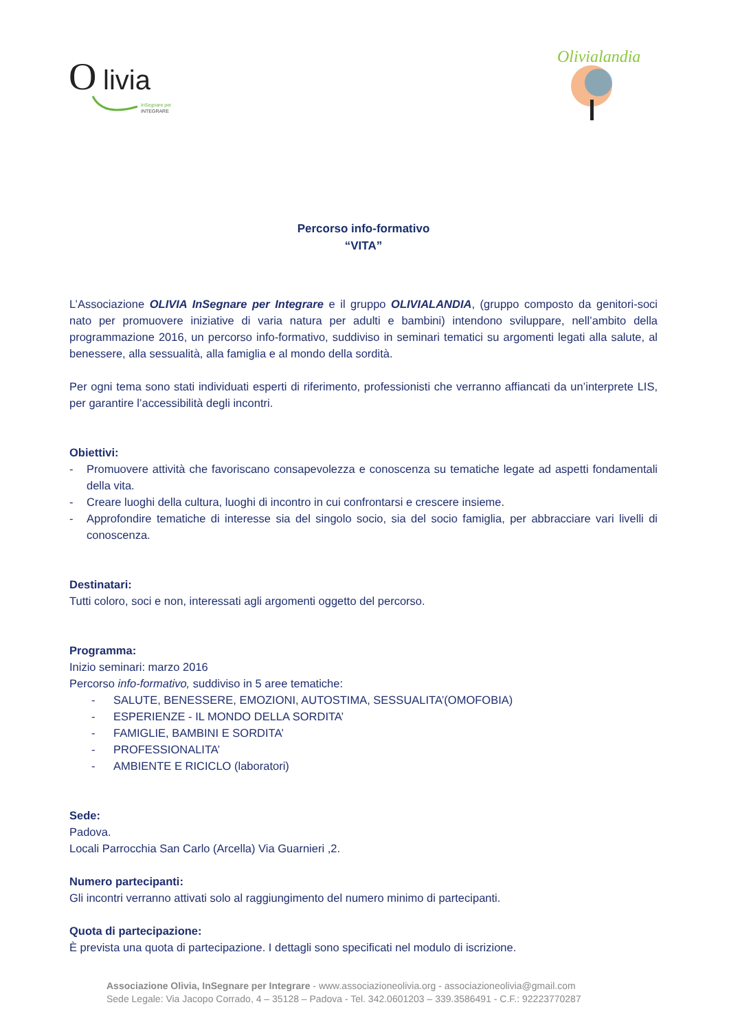O
livia
InSegnare per
INTEGRARE
Olivialandia
Percorso info-formativo
“VITA”
L’Associazione OLIVIA InSegnare per Integrare e il gruppo OLIVIALANDIA, (gruppo composto da genitori-soci nato per promuovere iniziative di varia natura per adulti e bambini) intendono sviluppare, nell’ambito della programmazione 2016, un percorso info-formativo, suddiviso in seminari tematici su argomenti legati alla salute, al benessere, alla sessualità, alla famiglia e al mondo della sordità.
Per ogni tema sono stati individuati esperti di riferimento, professionisti che verranno affiancati da un’interprete LIS, per garantire l’accessibilità degli incontri.
Obiettivi:
- Promuovere attività che favoriscano consapevolezza e conoscenza su tematiche legate ad aspetti fondamentali della vita.
- Creare luoghi della cultura, luoghi di incontro in cui confrontarsi e crescere insieme.
- Approfondire tematiche di interesse sia del singolo socio, sia del socio famiglia, per abbracciare vari livelli di conoscenza.
Destinatari:
Tutti coloro, soci e non, interessati agli argomenti oggetto del percorso.
Programma:
Inizio seminari: marzo 2016
Percorso info-formativo, suddiviso in 5 aree tematiche:
- SALUTE, BENESSERE, EMOZIONI, AUTOSTIMA, SESSUALITA’(OMOFOBIA)
- ESPERIENZE - IL MONDO DELLA SORDITA’
- FAMIGLIE, BAMBINI E SORDITA’
- PROFESSIONALITA’
- AMBIENTE E RICICLO (laboratori)
Sede:
Padova.
Locali Parrocchia San Carlo (Arcella) Via Guarnieri ,2.
Numero partecipanti:
Gli incontri verranno attivati solo al raggiungimento del numero minimo di partecipanti.
Quota di partecipazione:
È prevista una quota di partecipazione. I dettagli sono specificati nel modulo di iscrizione.
Associazione Olivia, InSegnare per Integrare - www.associazioneolivia.org - associazioneolivia@gmail.com
Sede Legale: Via Jacopo Corrado, 4 – 35128 – Padova - Tel. 342.0601203 – 339.3586491 - C.F.: 92223770287